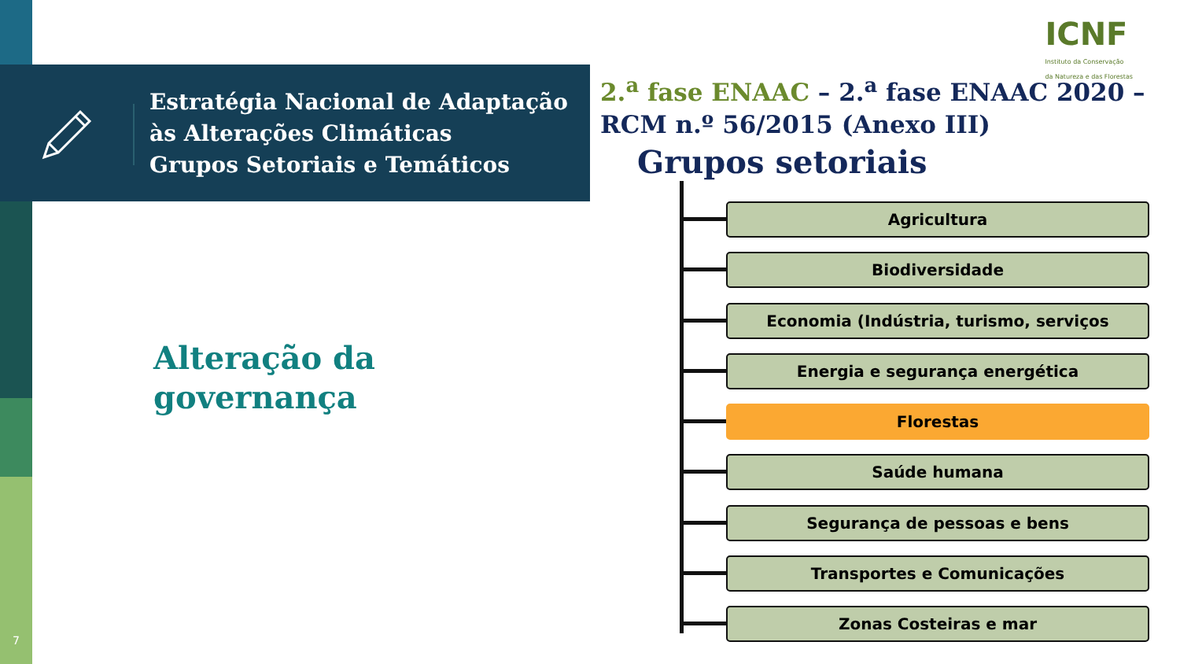Estratégia Nacional de Adaptação
às Alterações Climáticas
Grupos Setoriais e Temáticos
ICNF
Instituto da Conservação
da Natureza e das Florestas
2.<sup>a</sup> fase ENAAC – 2.<sup>a</sup> fase ENAAC 2020 – RCM n.º 56/2015 (Anexo III)
Grupos setoriais
Alteração da
governança
Agricultura
Biodiversidade
Economia (Indústria, turismo, serviços
Energia e segurança energética
Florestas
Saúde humana
Segurança de pessoas e bens
Transportes e Comunicações
Zonas Costeiras e mar
7